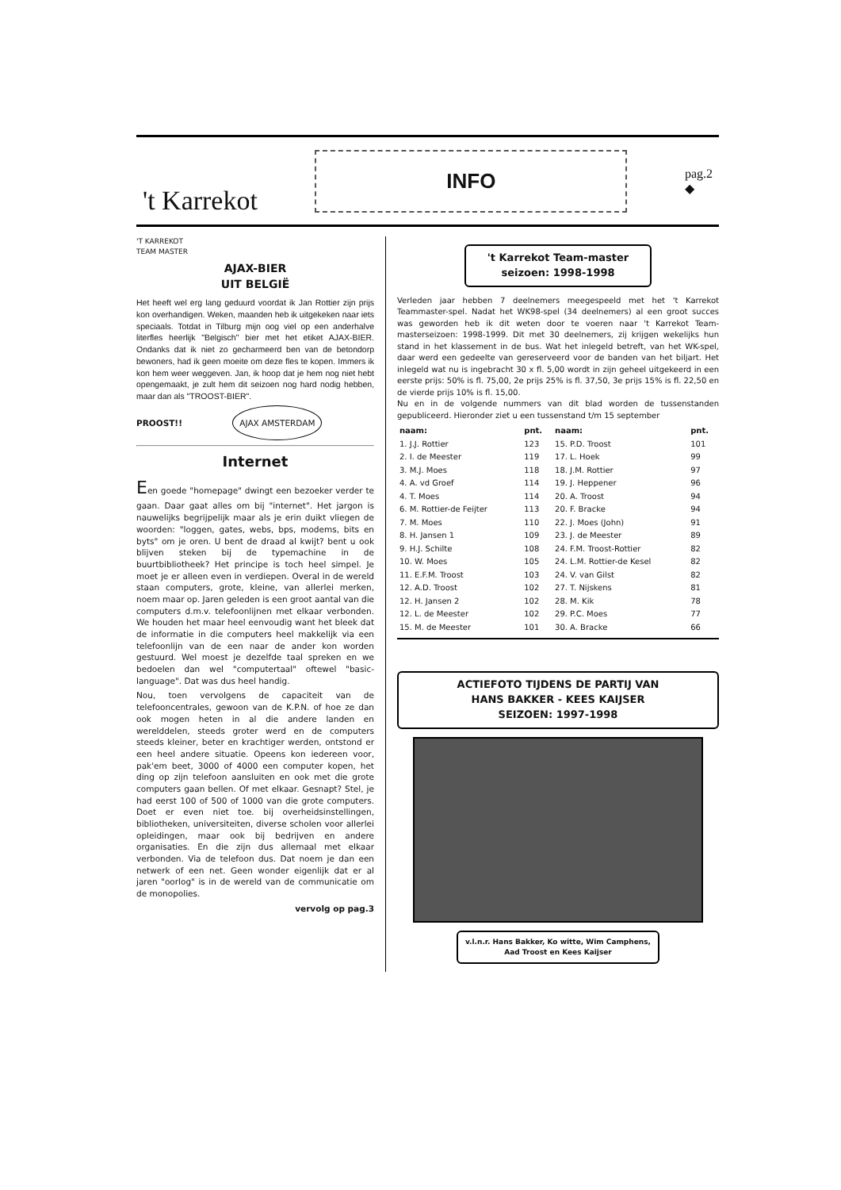't Karrekot
INFO
pag.2
◆
'T KARREKOT
TEAM MASTER
AJAX-BIER
UIT BELGIË
Het heeft wel erg lang geduurd voordat ik Jan Rottier zijn prijs kon overhandigen. Weken, maanden heb ik uitgekeken naar iets speciaals. Totdat in Tilburg mijn oog viel op een anderhalve literfles heerlijk "Belgisch" bier met het etiket AJAX-BIER. Ondanks dat ik niet zo gecharmeerd ben van de betondorp bewoners, had ik geen moeite om deze fles te kopen. Immers ik kon hem weer weggeven. Jan, ik hoop dat je hem nog niet hebt opengemaakt, je zult hem dit seizoen nog hard nodig hebben, maar dan als "TROOST-BIER".
PROOST!! AJAX AMSTERDAM
Internet
Een goede "homepage" dwingt een bezoeker verder te gaan. Daar gaat alles om bij "internet". Het jargon is nauwelijks begrijpelijk maar als je erin duikt vliegen de woorden: "loggen, gates, webs, bps, modems, bits en byts" om je oren. U bent de draad al kwijt? bent u ook blijven steken bij de typemachine in de buurtbibliotheek? Het principe is toch heel simpel. Je moet je er alleen even in verdiepen. Overal in de wereld staan computers, grote, kleine, van allerlei merken, noem maar op. Jaren geleden is een groot aantal van die computers d.m.v. telefoonlijnen met elkaar verbonden. We houden het maar heel eenvoudig want het bleek dat de informatie in die computers heel makkelijk via een telefoonlijn van de een naar de ander kon worden gestuurd. Wel moest je dezelfde taal spreken en we bedoelen dan wel "computertaal" oftewel "basic-language". Dat was dus heel handig.
Nou, toen vervolgens de capaciteit van de telefooncentrales, gewoon van de K.P.N. of hoe ze dan ook mogen heten in al die andere landen en werelddelen, steeds groter werd en de computers steeds kleiner, beter en krachtiger werden, ontstond er een heel andere situatie. Opeens kon iedereen voor, pak'em beet, 3000 of 4000 een computer kopen, het ding op zijn telefoon aansluiten en ook met die grote computers gaan bellen. Of met elkaar. Gesnapt? Stel, je had eerst 100 of 500 of 1000 van die grote computers. Doet er even niet toe. bij overheidsinstellingen, bibliotheken, universiteiten, diverse scholen voor allerlei opleidingen, maar ook bij bedrijven en andere organisaties. En die zijn dus allemaal met elkaar verbonden. Via de telefoon dus. Dat noem je dan een netwerk of een net. Geen wonder eigenlijk dat er al jaren "oorlog" is in de wereld van de communicatie om de monopolies.
vervolg op pag.3
't Karrekot Team-master
seizoen: 1998-1998
Verleden jaar hebben 7 deelnemers meegespeeld met het 't Karrekot Teammaster-spel. Nadat het WK98-spel (34 deelnemers) al een groot succes was geworden heb ik dit weten door te voeren naar 't Karrekot Team-masterseizoen: 1998-1999. Dit met 30 deelnemers, zij krijgen wekelijks hun stand in het klassement in de bus. Wat het inlegeld betreft, van het WK-spel, daar werd een gedeelte van gereserveerd voor de banden van het biljart. Het inlegeld wat nu is ingebracht 30 x fl. 5,00 wordt in zijn geheel uitgekeerd in een eerste prijs: 50% is fl. 75,00, 2e prijs 25% is fl. 37,50, 3e prijs 15% is fl. 22,50 en de vierde prijs 10% is fl. 15,00.
Nu en in de volgende nummers van dit blad worden de tussenstanden gepubliceerd. Hieronder ziet u een tussenstand t/m 15 september
| naam: | pnt. | naam: | pnt. |
| --- | --- | --- | --- |
| 1. J.J. Rottier | 123 | 15. P.D. Troost | 101 |
| 2. I. de Meester | 119 | 17. L. Hoek | 99 |
| 3. M.J. Moes | 118 | 18. J.M. Rottier | 97 |
| 4. A. vd Groef | 114 | 19. J. Heppener | 96 |
| 4. T. Moes | 114 | 20. A. Troost | 94 |
| 6. M. Rottier-de Feijter | 113 | 20. F. Bracke | 94 |
| 7. M. Moes | 110 | 22. J. Moes (John) | 91 |
| 8. H. Jansen 1 | 109 | 23. J. de Meester | 89 |
| 9. H.J. Schilte | 108 | 24. F.M. Troost-Rottier | 82 |
| 10. W. Moes | 105 | 24. L.M. Rottier-de Kesel | 82 |
| 11. E.F.M. Troost | 103 | 24. V. van Gilst | 82 |
| 12. A.D. Troost | 102 | 27. T. Nijskens | 81 |
| 12. H. Jansen 2 | 102 | 28. M. Kik | 78 |
| 12. L. de Meester | 102 | 29. P.C. Moes | 77 |
| 15. M. de Meester | 101 | 30. A. Bracke | 66 |
ACTIEFOTO TIJDENS DE PARTIJ VAN
HANS BAKKER - KEES KAIJSER
SEIZOEN: 1997-1998
v.l.n.r. Hans Bakker, Ko witte, Wim Camphens,
Aad Troost en Kees Kaijser